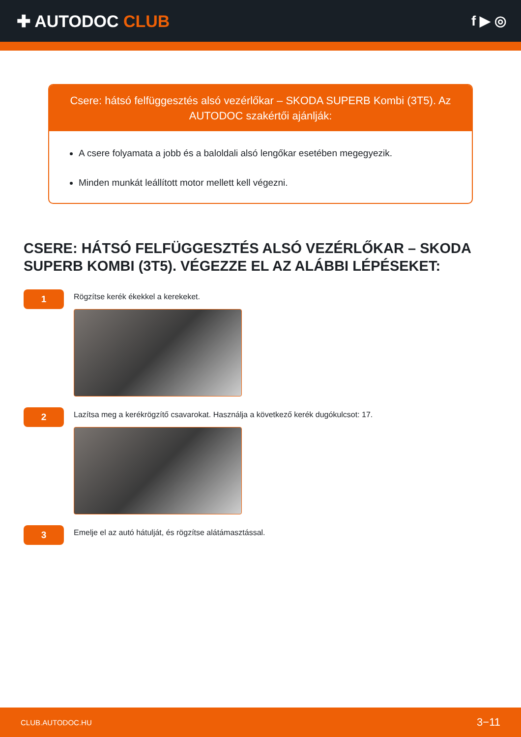✚ AUTODOC CLUB
f ▶ ◎
Csere: hátsó felfüggesztés alsó vezérlőkar – SKODA SUPERB Kombi (3T5). Az AUTODOC szakértői ajánlják:
A csere folyamata a jobb és a baloldali alsó lengőkar esetében megegyezik.
Minden munkát leállított motor mellett kell végezni.
CSERE: HÁTSÓ FELFÜGGESZTÉS ALSÓ VEZÉRLŐKAR – SKODA SUPERB KOMBI (3T5). VÉGEZZE EL AZ ALÁBBI LÉPÉSEKET:
1
Rögzítse kerék ékekkel a kerekeket.
2
Lazítsa meg a kerékrögzítő csavarokat. Használja a következő kerék dugókulcsot: 17.
3
Emelje el az autó hátulját, és rögzítse alátámasztással.
CLUB.AUTODOC.HU 3−11